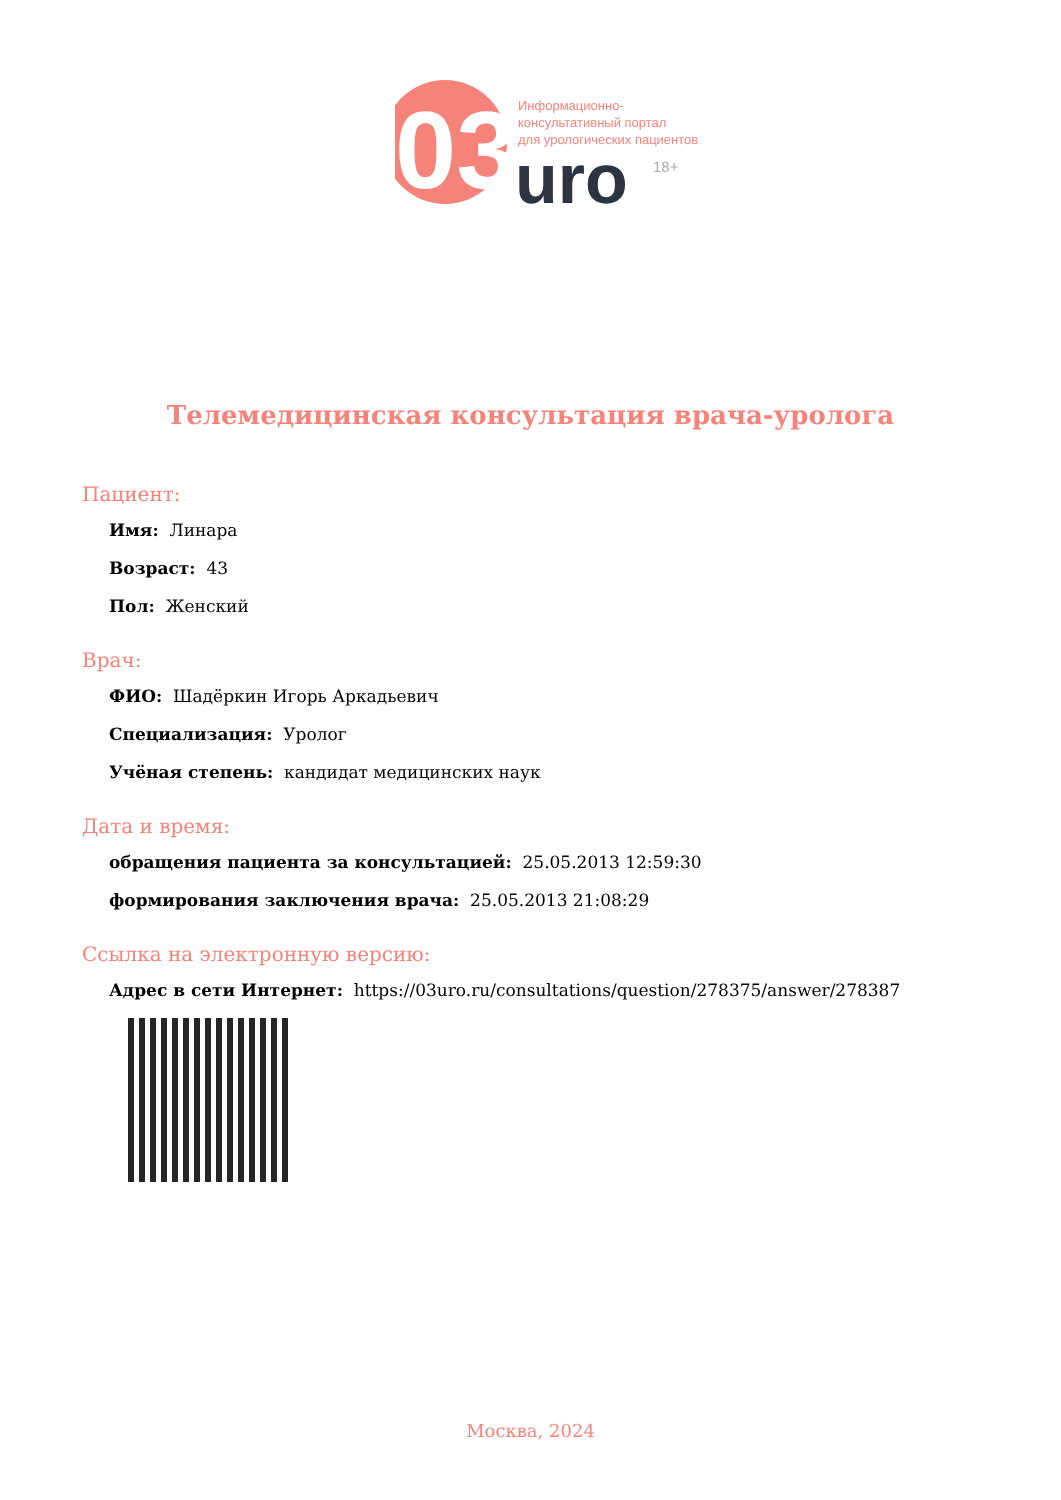03
Информационно-
консультативный портал
для урологических пациентов
uro
18+
Телемедицинская консультация врача-уролога
Пациент:
Имя: Линара
Возраст: 43
Пол: Женский
Врач:
ФИО: Шадёркин Игорь Аркадьевич
Специализация: Уролог
Учёная степень: кандидат медицинских наук
Дата и время:
обращения пациента за консультацией: 25.05.2013 12:59:30
формирования заключения врача: 25.05.2013 21:08:29
Ссылка на электронную версию:
Адрес в сети Интернет: https://03uro.ru/consultations/question/278375/answer/278387
Москва, 2024